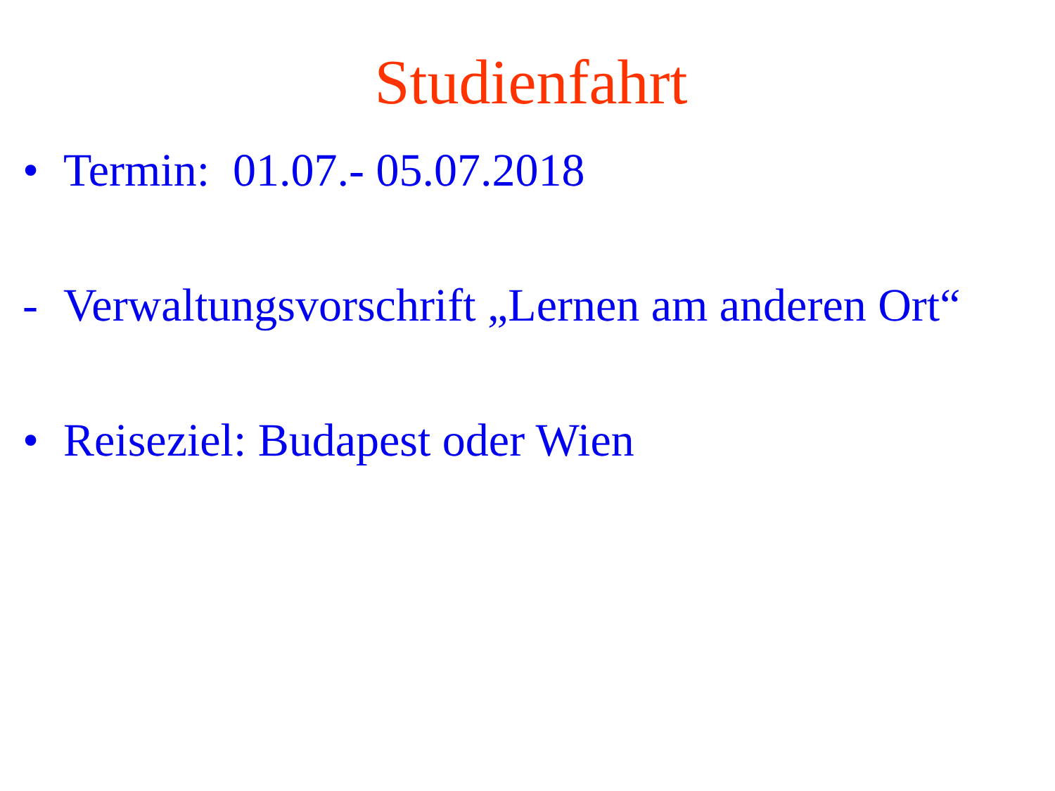Studienfahrt
• Termin: 01.07.- 05.07.2018
- Verwaltungsvorschrift „Lernen am anderen Ort“
• Reiseziel: Budapest oder Wien